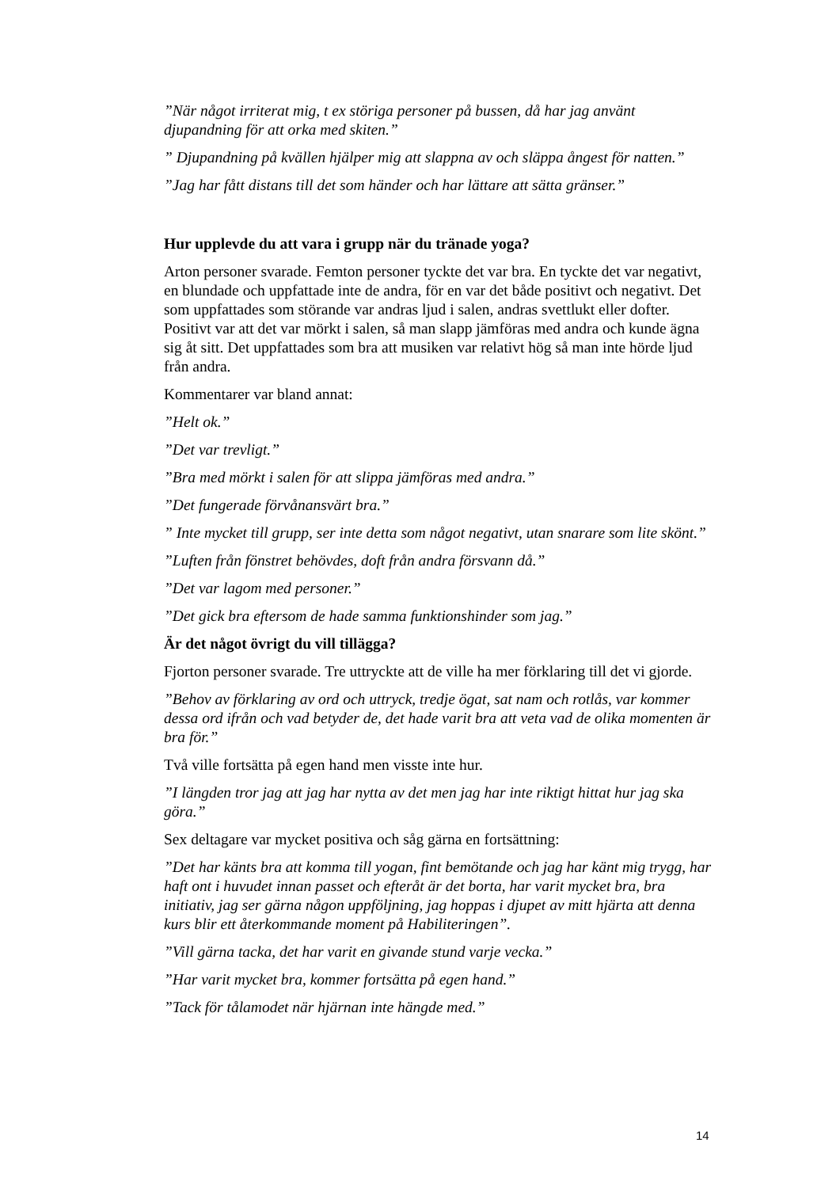”När något irriterat mig, t ex störiga personer på bussen, då har jag använt djupandning för att orka med skiten.”
” Djupandning på kvällen hjälper mig att slappna av och släppa ångest för natten.”
”Jag har fått distans till det som händer och har lättare att sätta gränser.”
Hur upplevde du att vara i grupp när du tränade yoga?
Arton personer svarade. Femton personer tyckte det var bra. En tyckte det var negativt, en blundade och uppfattade inte de andra, för en var det både positivt och negativt. Det som uppfattades som störande var andras ljud i salen, andras svettlukt eller dofter. Positivt var att det var mörkt i salen, så man slapp jämföras med andra och kunde ägna sig åt sitt. Det uppfattades som bra att musiken var relativt hög så man inte hörde ljud från andra.
Kommentarer var bland annat:
”Helt ok.”
”Det var trevligt.”
”Bra med mörkt i salen för att slippa jämföras med andra.”
”Det fungerade förvånansvärt bra.”
” Inte mycket till grupp, ser inte detta som något negativt, utan snarare som lite skönt.”
”Luften från fönstret behövdes, doft från andra försvann då.”
”Det var lagom med personer.”
”Det gick bra eftersom de hade samma funktionshinder som jag.”
Är det något övrigt du vill tillägga?
Fjorton personer svarade. Tre uttryckte att de ville ha mer förklaring till det vi gjorde.
”Behov av förklaring av ord och uttryck, tredje ögat, sat nam och rotlås, var kommer dessa ord ifrån och vad betyder de, det hade varit bra att veta vad de olika momenten är bra för.”
Två ville fortsätta på egen hand men visste inte hur.
”I längden tror jag att jag har nytta av det men jag har inte riktigt hittat hur jag ska göra.”
Sex deltagare var mycket positiva och såg gärna en fortsättning:
”Det har känts bra att komma till yogan, fint bemötande och jag har känt mig trygg, har haft ont i huvudet innan passet och efteråt är det borta, har varit mycket bra, bra initiativ, jag ser gärna någon uppföljning, jag hoppas i djupet av mitt hjärta att denna kurs blir ett återkommande moment på Habiliteringen”.
”Vill gärna tacka, det har varit en givande stund varje vecka.”
”Har varit mycket bra, kommer fortsätta på egen hand.”
”Tack för tålamodet när hjärnan inte hängde med.”
14